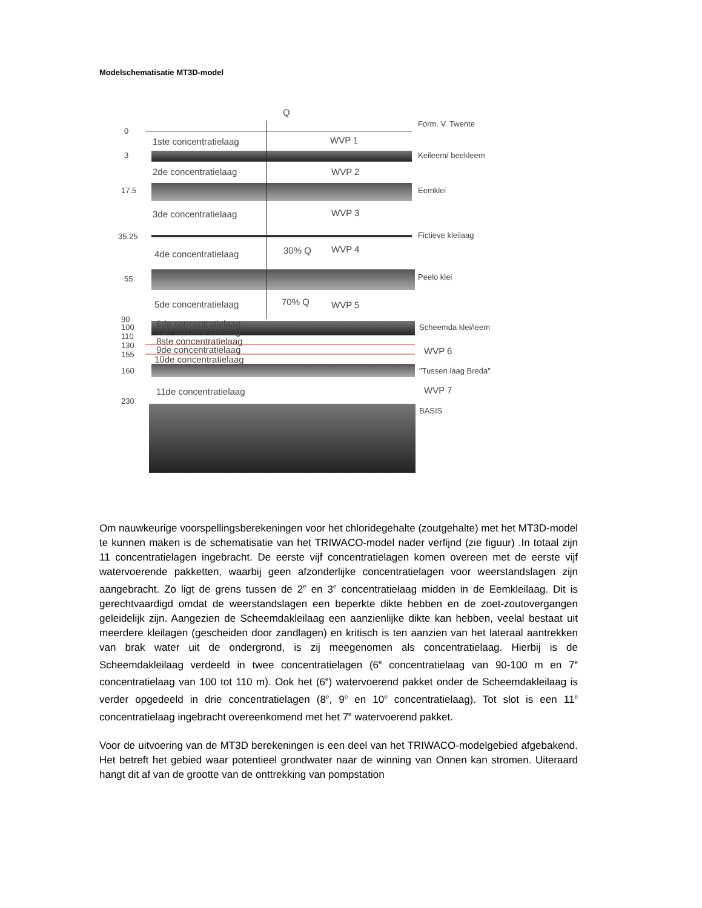Modelschematisatie MT3D-model
Q
0
3
17.5
35.25
55
90
100
110
130
155
160
230
1ste concentratielaag
2de concentratielaag
3de concentratielaag
4de concentratielaag
5de concentratielaag
6de concentratielaag
7de concentratielaag
8ste concentratielaag
9de concentratielaag
10de concentratielaag
11de concentratielaag
WVP 1
WVP 2
WVP 3
WVP 4
WVP 5
WVP 6
WVP 7
30% Q
70% Q
Form. V. Twente
Keileem/ beekleem
Eemklei
Fictieve kleilaag
Peelo klei
Scheemda klei/leem
"Tussen laag Breda"
BASIS
Om nauwkeurige voorspellingsberekeningen voor het chloridegehalte (zoutgehalte) met het MT3D-model te kunnen maken is de schematisatie van het TRIWACO-model nader verfijnd (zie figuur) .In totaal zijn 11 concentratielagen ingebracht. De eerste vijf concentratielagen komen overeen met de eerste vijf watervoerende pakketten, waarbij geen afzonderlijke concentratielagen voor weerstandslagen zijn aangebracht. Zo ligt de grens tussen de 2<sup>e</sup> en 3<sup>e</sup> concentratielaag midden in de Eemkleilaag. Dit is gerechtvaardigd omdat de weerstandslagen een beperkte dikte hebben en de zoet-zoutovergangen geleidelijk zijn. Aangezien de Scheemdakleilaag een aanzienlijke dikte kan hebben, veelal bestaat uit meerdere kleilagen (gescheiden door zandlagen) en kritisch is ten aanzien van het lateraal aantrekken van brak water uit de ondergrond, is zij meegenomen als concentratielaag. Hierbij is de Scheemdakleilaag verdeeld in twee concentratielagen (6<sup>e</sup> concentratielaag van 90-100 m en 7<sup>e</sup> concentratielaag van 100 tot 110 m). Ook het (6<sup>e</sup>) watervoerend pakket onder de Scheemdakleilaag is verder opgedeeld in drie concentratielagen (8<sup>e</sup>, 9<sup>e</sup> en 10<sup>e</sup> concentratielaag). Tot slot is een 11<sup>e</sup> concentratielaag ingebracht overeenkomend met het 7<sup>e</sup> watervoerend pakket.
Voor de uitvoering van de MT3D berekeningen is een deel van het TRIWACO-modelgebied afgebakend. Het betreft het gebied waar potentieel grondwater naar de winning van Onnen kan stromen. Uiteraard hangt dit af van de grootte van de onttrekking van pompstation